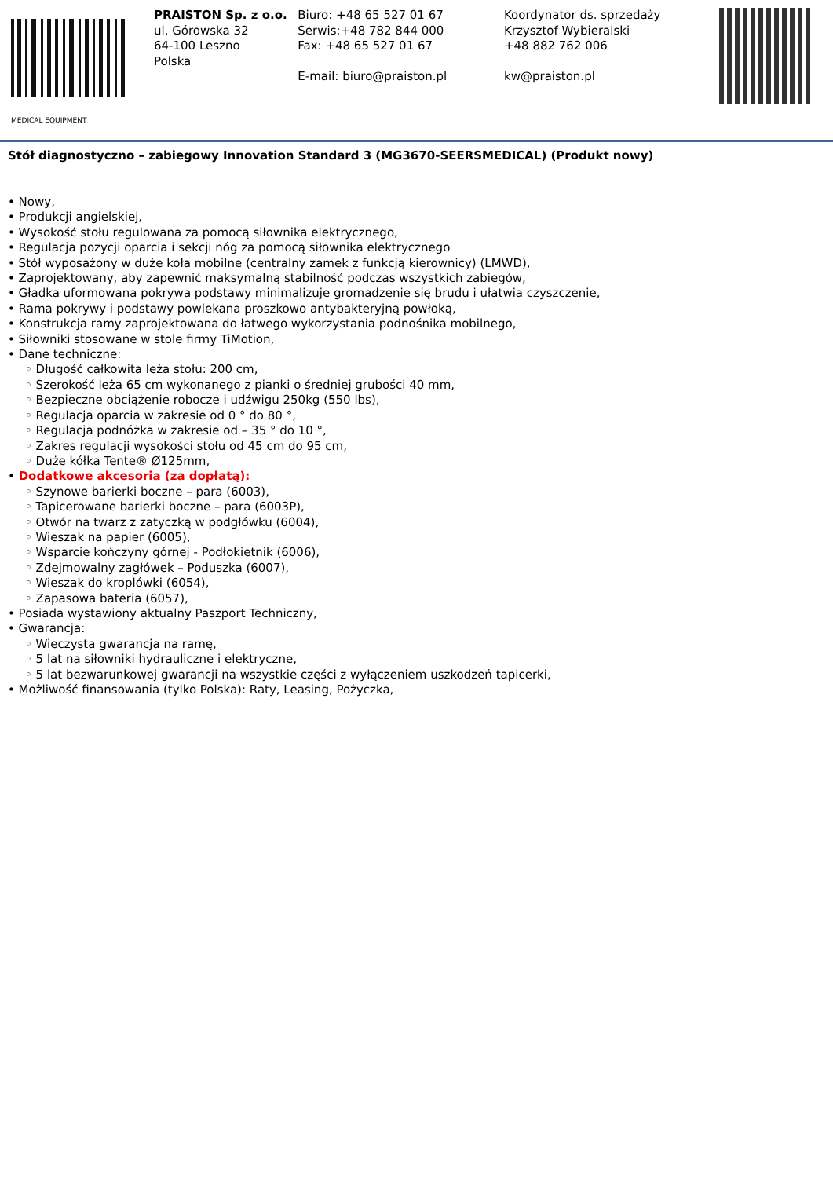MEDICAL EQUIPMENT
PRAISTON Sp. z o.o.
ul. Górowska 32
64-100 Leszno
Polska
Biuro: +48 65 527 01 67
Serwis:+48 782 844 000
Fax: +48 65 527 01 67
E-mail: biuro@praiston.pl
Koordynator ds. sprzedaży
Krzysztof Wybieralski
+48 882 762 006
kw@praiston.pl
Stół diagnostyczno – zabiegowy Innovation Standard 3 (MG3670-SEERSMEDICAL) (Produkt nowy)
• Nowy,
• Produkcji angielskiej,
• Wysokość stołu regulowana za pomocą siłownika elektrycznego,
• Regulacja pozycji oparcia i sekcji nóg za pomocą siłownika elektrycznego
• Stół wyposażony w duże koła mobilne (centralny zamek z funkcją kierownicy) (LMWD),
• Zaprojektowany, aby zapewnić maksymalną stabilność podczas wszystkich zabiegów,
• Gładka uformowana pokrywa podstawy minimalizuje gromadzenie się brudu i ułatwia czyszczenie,
• Rama pokrywy i podstawy powlekana proszkowo antybakteryjną powłoką,
• Konstrukcja ramy zaprojektowana do łatwego wykorzystania podnośnika mobilnego,
• Siłowniki stosowane w stole firmy TiMotion,
• Dane techniczne:
◦ Długość całkowita leża stołu: 200 cm,
◦ Szerokość leża 65 cm wykonanego z pianki o średniej grubości 40 mm,
◦ Bezpieczne obciążenie robocze i udźwigu 250kg (550 lbs),
◦ Regulacja oparcia w zakresie od 0 ° do 80 °,
◦ Regulacja podnóżka w zakresie od – 35 ° do 10 °,
◦ Zakres regulacji wysokości stołu od 45 cm do 95 cm,
◦ Duże kółka Tente® Ø125mm,
• Dodatkowe akcesoria (za dopłatą):
◦ Szynowe barierki boczne – para (6003),
◦ Tapicerowane barierki boczne – para (6003P),
◦ Otwór na twarz z zatyczką w podgłówku (6004),
◦ Wieszak na papier (6005),
◦ Wsparcie kończyny górnej - Podłokietnik (6006),
◦ Zdejmowalny zagłówek – Poduszka (6007),
◦ Wieszak do kroplówki (6054),
◦ Zapasowa bateria (6057),
• Posiada wystawiony aktualny Paszport Techniczny,
• Gwarancja:
◦ Wieczysta gwarancja na ramę,
◦ 5 lat na siłowniki hydrauliczne i elektryczne,
◦ 5 lat bezwarunkowej gwarancji na wszystkie części z wyłączeniem uszkodzeń tapicerki,
• Możliwość finansowania (tylko Polska): Raty, Leasing, Pożyczka,